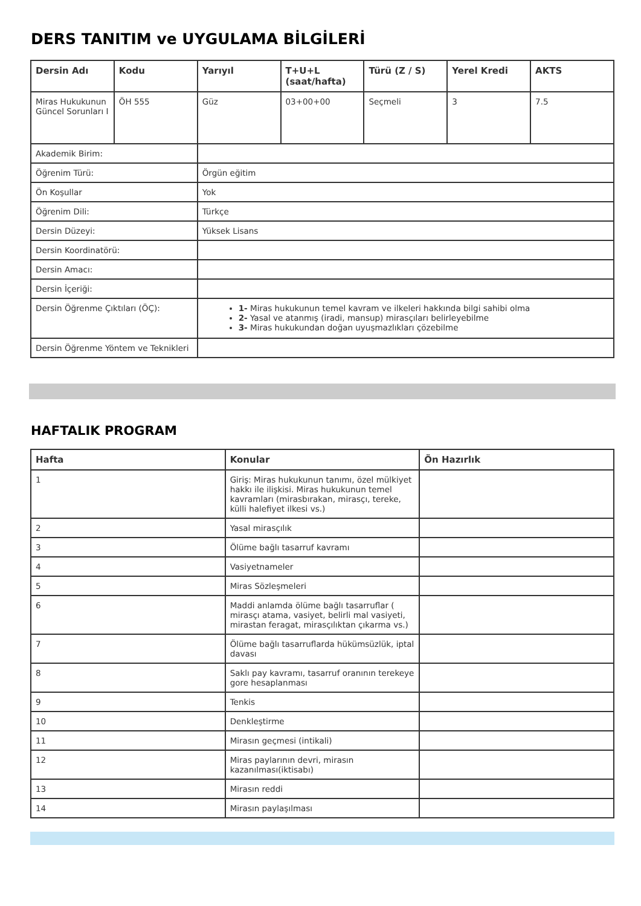DERS TANITIM ve UYGULAMA BİLGİLERİ
| Dersin Adı | Kodu | Yarıyıl | T+U+L (saat/hafta) | Türü (Z / S) | Yerel Kredi | AKTS |
| --- | --- | --- | --- | --- | --- | --- |
| Miras Hukukunun Güncel Sorunları I | ÖH 555 | Güz | 03+00+00 | Seçmeli | 3 | 7.5 |
| Akademik Birim: | | | | | | |
| Öğrenim Türü: | | Örgün eğitim | | | | |
| Ön Koşullar | | Yok | | | | |
| Öğrenim Dili: | | Türkçe | | | | |
| Dersin Düzeyi: | | Yüksek Lisans | | | | |
| Dersin Koordinatörü: | | | | | | |
| Dersin Amacı: | | | | | | |
| Dersin İçeriği: | | | | | | |
| Dersin Öğrenme Çıktıları (ÖÇ): | | 1- Miras hukukunun temel kavram ve ilkeleri hakkında bilgi sahibi olma 2- Yasal ve atanmış (iradi, mansup) mirasçıları belirleyebilme 3- Miras hukukundan doğan uyuşmazlıkları çözebilme | | | | |
| Dersin Öğrenme Yöntem ve Teknikleri | | | | | | |
HAFTALIK PROGRAM
| Hafta | Konular | Ön Hazırlık |
| --- | --- | --- |
| 1 | Giriş: Miras hukukunun tanımı, özel mülkiyet hakkı ile ilişkisi. Miras hukukunun temel kavramları (mirasbırakan, mirasçı, tereke, külli halefiyet ilkesi vs.) | |
| 2 | Yasal mirasçılık | |
| 3 | Ölüme bağlı tasarruf kavramı | |
| 4 | Vasiyetnameler | |
| 5 | Miras Sözleşmeleri | |
| 6 | Maddi anlamda ölüme bağlı tasarruflar ( mirasçı atama, vasiyet, belirli mal vasiyeti, mirastan feragat, mirasçılıktan çıkarma vs.) | |
| 7 | Ölüme bağlı tasarruflarda hükümsüzlük, iptal davası | |
| 8 | Saklı pay kavramı, tasarruf oranının terekeye gore hesaplanması | |
| 9 | Tenkis | |
| 10 | Denkleştirme | |
| 11 | Mirasın geçmesi (intikali) | |
| 12 | Miras paylarının devri, mirasın kazanılması(iktisabı) | |
| 13 | Mirasın reddi | |
| 14 | Mirasın paylaşılması | |